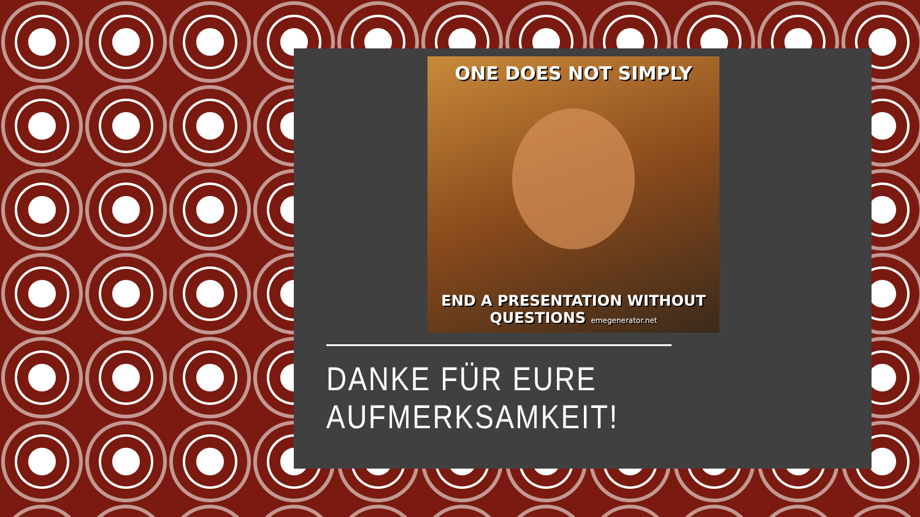ONE DOES NOT SIMPLY
END A PRESENTATION WITHOUT
QUESTIONS emegenerator.net
DANKE FÜR EURE AUFMERKSAMKEIT!